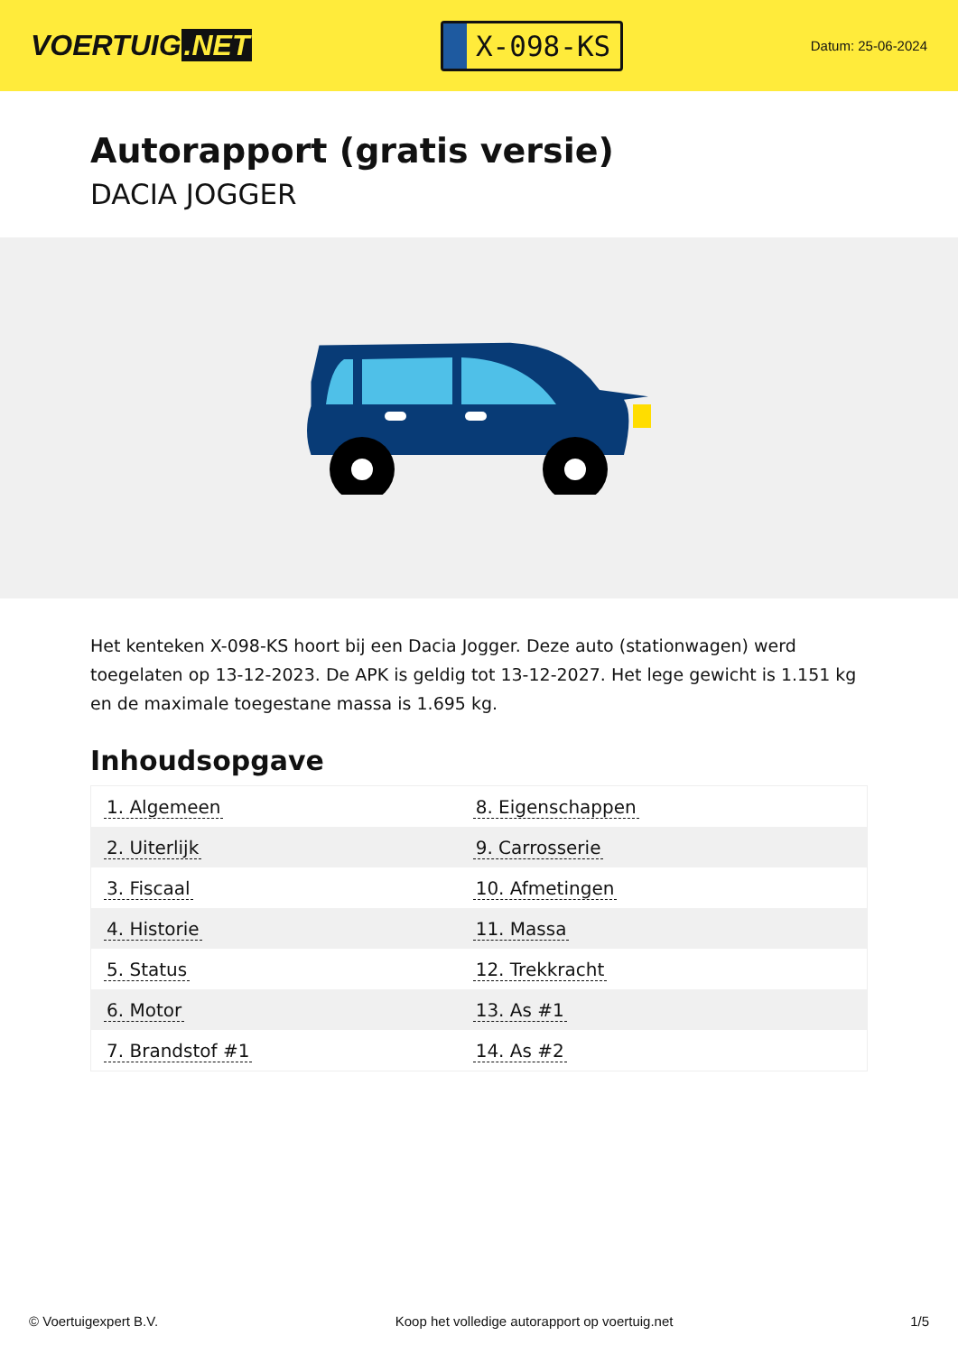VOERTUIG.NET
X-098-KS
Datum: 25-06-2024
Autorapport (gratis versie)
DACIA JOGGER
Het kenteken X-098-KS hoort bij een Dacia Jogger. Deze auto (stationwagen) werd toegelaten op 13-12-2023. De APK is geldig tot 13-12-2027. Het lege gewicht is 1.151 kg en de maximale toegestane massa is 1.695 kg.
Inhoudsopgave
| 1. Algemeen | 8. Eigenschappen |
| 2. Uiterlijk | 9. Carrosserie |
| 3. Fiscaal | 10. Afmetingen |
| 4. Historie | 11. Massa |
| 5. Status | 12. Trekkracht |
| 6. Motor | 13. As #1 |
| 7. Brandstof #1 | 14. As #2 |
© Voertuigexpert B.V. Koop het volledige autorapport op voertuig.net 1/5